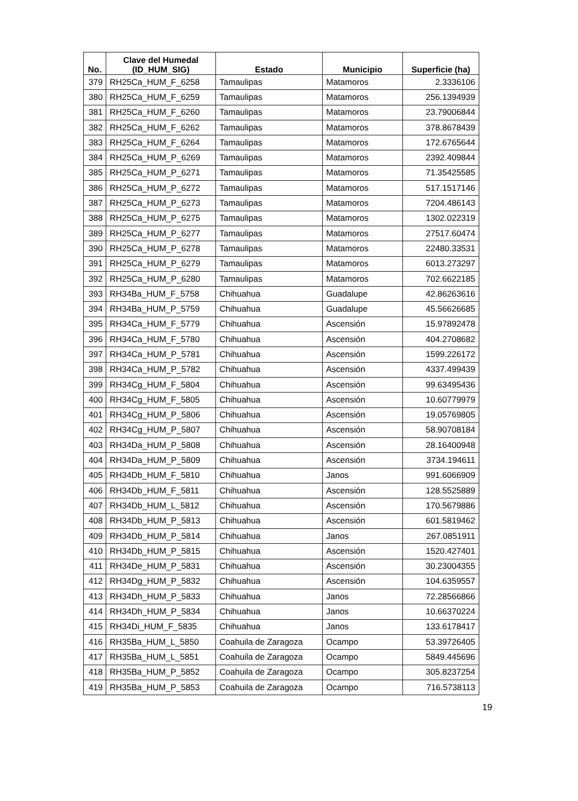| No. | Clave del Humedal (ID_HUM_SIG) | Estado | Municipio | Superficie (ha) |
| --- | --- | --- | --- | --- |
| 379 | RH25Ca_HUM_F_6258 | Tamaulipas | Matamoros | 2.3336106 |
| 380 | RH25Ca_HUM_F_6259 | Tamaulipas | Matamoros | 256.1394939 |
| 381 | RH25Ca_HUM_F_6260 | Tamaulipas | Matamoros | 23.79006844 |
| 382 | RH25Ca_HUM_F_6262 | Tamaulipas | Matamoros | 378.8678439 |
| 383 | RH25Ca_HUM_F_6264 | Tamaulipas | Matamoros | 172.6765644 |
| 384 | RH25Ca_HUM_P_6269 | Tamaulipas | Matamoros | 2392.409844 |
| 385 | RH25Ca_HUM_P_6271 | Tamaulipas | Matamoros | 71.35425585 |
| 386 | RH25Ca_HUM_P_6272 | Tamaulipas | Matamoros | 517.1517146 |
| 387 | RH25Ca_HUM_P_6273 | Tamaulipas | Matamoros | 7204.486143 |
| 388 | RH25Ca_HUM_P_6275 | Tamaulipas | Matamoros | 1302.022319 |
| 389 | RH25Ca_HUM_P_6277 | Tamaulipas | Matamoros | 27517.60474 |
| 390 | RH25Ca_HUM_P_6278 | Tamaulipas | Matamoros | 22480.33531 |
| 391 | RH25Ca_HUM_P_6279 | Tamaulipas | Matamoros | 6013.273297 |
| 392 | RH25Ca_HUM_P_6280 | Tamaulipas | Matamoros | 702.6622185 |
| 393 | RH34Ba_HUM_F_5758 | Chihuahua | Guadalupe | 42.86263616 |
| 394 | RH34Ba_HUM_P_5759 | Chihuahua | Guadalupe | 45.56626685 |
| 395 | RH34Ca_HUM_F_5779 | Chihuahua | Ascensión | 15.97892478 |
| 396 | RH34Ca_HUM_F_5780 | Chihuahua | Ascensión | 404.2708682 |
| 397 | RH34Ca_HUM_P_5781 | Chihuahua | Ascensión | 1599.226172 |
| 398 | RH34Ca_HUM_P_5782 | Chihuahua | Ascensión | 4337.499439 |
| 399 | RH34Cg_HUM_F_5804 | Chihuahua | Ascensión | 99.63495436 |
| 400 | RH34Cg_HUM_F_5805 | Chihuahua | Ascensión | 10.60779979 |
| 401 | RH34Cg_HUM_P_5806 | Chihuahua | Ascensión | 19.05769805 |
| 402 | RH34Cg_HUM_P_5807 | Chihuahua | Ascensión | 58.90708184 |
| 403 | RH34Da_HUM_P_5808 | Chihuahua | Ascensión | 28.16400948 |
| 404 | RH34Da_HUM_P_5809 | Chihuahua | Ascensión | 3734.194611 |
| 405 | RH34Db_HUM_F_5810 | Chihuahua | Janos | 991.6066909 |
| 406 | RH34Db_HUM_F_5811 | Chihuahua | Ascensión | 128.5525889 |
| 407 | RH34Db_HUM_L_5812 | Chihuahua | Ascensión | 170.5679886 |
| 408 | RH34Db_HUM_P_5813 | Chihuahua | Ascensión | 601.5819462 |
| 409 | RH34Db_HUM_P_5814 | Chihuahua | Janos | 267.0851911 |
| 410 | RH34Db_HUM_P_5815 | Chihuahua | Ascensión | 1520.427401 |
| 411 | RH34De_HUM_P_5831 | Chihuahua | Ascensión | 30.23004355 |
| 412 | RH34Dg_HUM_P_5832 | Chihuahua | Ascensión | 104.6359557 |
| 413 | RH34Dh_HUM_P_5833 | Chihuahua | Janos | 72.28566866 |
| 414 | RH34Dh_HUM_P_5834 | Chihuahua | Janos | 10.66370224 |
| 415 | RH34Di_HUM_F_5835 | Chihuahua | Janos | 133.6178417 |
| 416 | RH35Ba_HUM_L_5850 | Coahuila de Zaragoza | Ocampo | 53.39726405 |
| 417 | RH35Ba_HUM_L_5851 | Coahuila de Zaragoza | Ocampo | 5849.445696 |
| 418 | RH35Ba_HUM_P_5852 | Coahuila de Zaragoza | Ocampo | 305.8237254 |
| 419 | RH35Ba_HUM_P_5853 | Coahuila de Zaragoza | Ocampo | 716.5738113 |
19